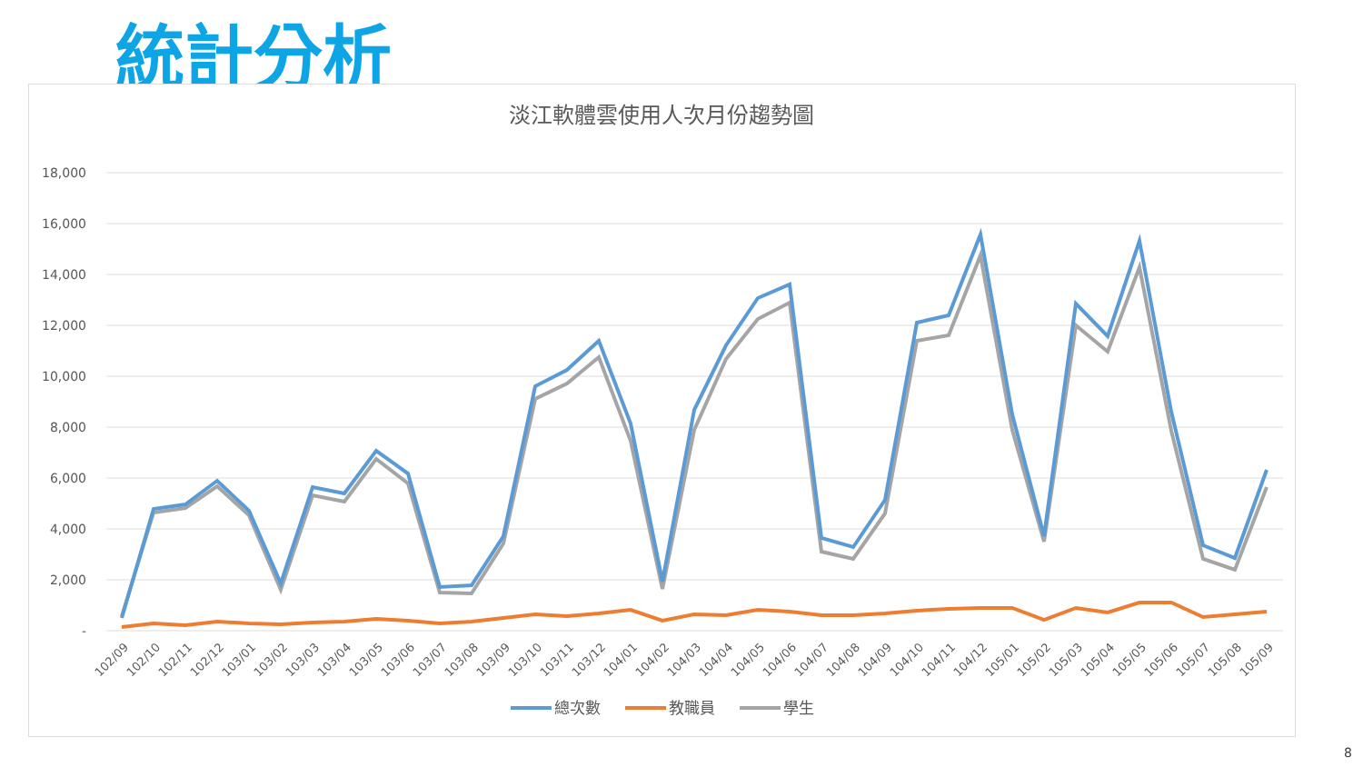統計分析
淡江軟體雲使用人次月份趨勢圖
18,000
16,000
14,000
12,000
10,000
8,000
6,000
4,000
2,000
-
102/09
102/10
102/11
102/12
103/01
103/02
103/03
103/04
103/05
103/06
103/07
103/08
103/09
103/10
103/11
103/12
104/01
104/02
104/03
104/04
104/05
104/06
104/07
104/08
104/09
104/10
104/11
104/12
105/01
105/02
105/03
105/04
105/05
105/06
105/07
105/08
105/09
總次數
教職員
學生
8